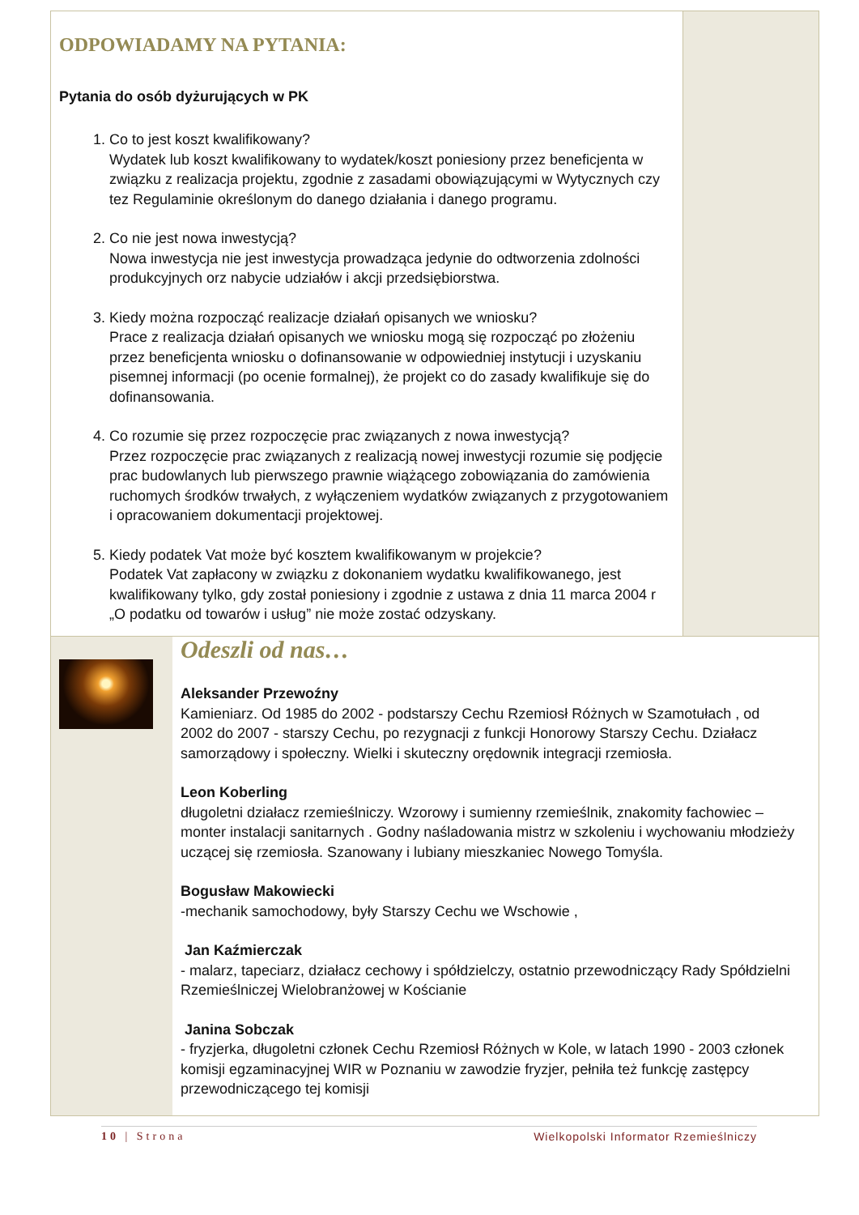ODPOWIADAMY NA PYTANIA:
Pytania do osób dyżurujących w PK
1. Co to jest koszt kwalifikowany?
Wydatek lub koszt kwalifikowany to wydatek/koszt poniesiony przez beneficjenta w związku z realizacja projektu, zgodnie z zasadami obowiązującymi w Wytycznych czy tez Regulaminie określonym do danego działania i danego programu.
2. Co nie jest nowa inwestycją?
Nowa inwestycja nie jest inwestycja prowadząca jedynie do odtworzenia zdolności produkcyjnych orz nabycie udziałów i akcji przedsiębiorstwa.
3. Kiedy można rozpocząć realizacje działań opisanych we wniosku?
Prace z realizacja działań opisanych we wniosku mogą się rozpocząć po złożeniu przez beneficjenta wniosku o dofinansowanie w odpowiedniej instytucji i uzyskaniu pisemnej informacji (po ocenie formalnej), że projekt co do zasady kwalifikuje się do dofinansowania.
4. Co rozumie się przez rozpoczęcie prac związanych z nowa inwestycją?
Przez rozpoczęcie prac związanych z realizacją nowej inwestycji rozumie się podjęcie prac budowlanych lub pierwszego prawnie wiążącego zobowiązania do zamówienia ruchomych środków trwałych, z wyłączeniem wydatków związanych z przygotowaniem i opracowaniem dokumentacji projektowej.
5. Kiedy podatek Vat może być kosztem kwalifikowanym w projekcie?
Podatek Vat zapłacony w związku z dokonaniem wydatku kwalifikowanego, jest kwalifikowany tylko, gdy został poniesiony i zgodnie z ustawa z dnia 11 marca 2004 r „O podatku od towarów i usług” nie może zostać odzyskany.
Odeszli od nas…
Aleksander Przewoźny
Kamieniarz. Od 1985 do 2002 - podstarszy Cechu Rzemiosł Różnych w Szamotułach , od 2002 do 2007 - starszy Cechu, po rezygnacji z funkcji Honorowy Starszy Cechu. Działacz samorządowy i społeczny. Wielki i skuteczny orędownik integracji rzemiosła.
Leon Koberling
długoletni działacz rzemieślniczy. Wzorowy i sumienny rzemieślnik, znakomity fachowiec – monter instalacji sanitarnych . Godny naśladowania mistrz w szkoleniu i wychowaniu młodzieży uczącej się rzemiosła. Szanowany i lubiany mieszkaniec Nowego Tomyśla.
Bogusław Makowiecki
-mechanik samochodowy, były Starszy Cechu we Wschowie ,
Jan Kaźmierczak
- malarz, tapeciarz, działacz cechowy i spółdzielczy, ostatnio przewodniczący Rady Spółdzielni Rzemieślniczej Wielobranżowej w Kościanie
Janina Sobczak
- fryzjerka, długoletni członek Cechu Rzemiosł Różnych w Kole, w latach 1990 - 2003 członek komisji egzaminacyjnej WIR w Poznaniu w zawodzie fryzjer, pełniła też funkcję zastępcy przewodniczącego tej komisji
10 | Strona Wielkopolski Informator Rzemieślniczy